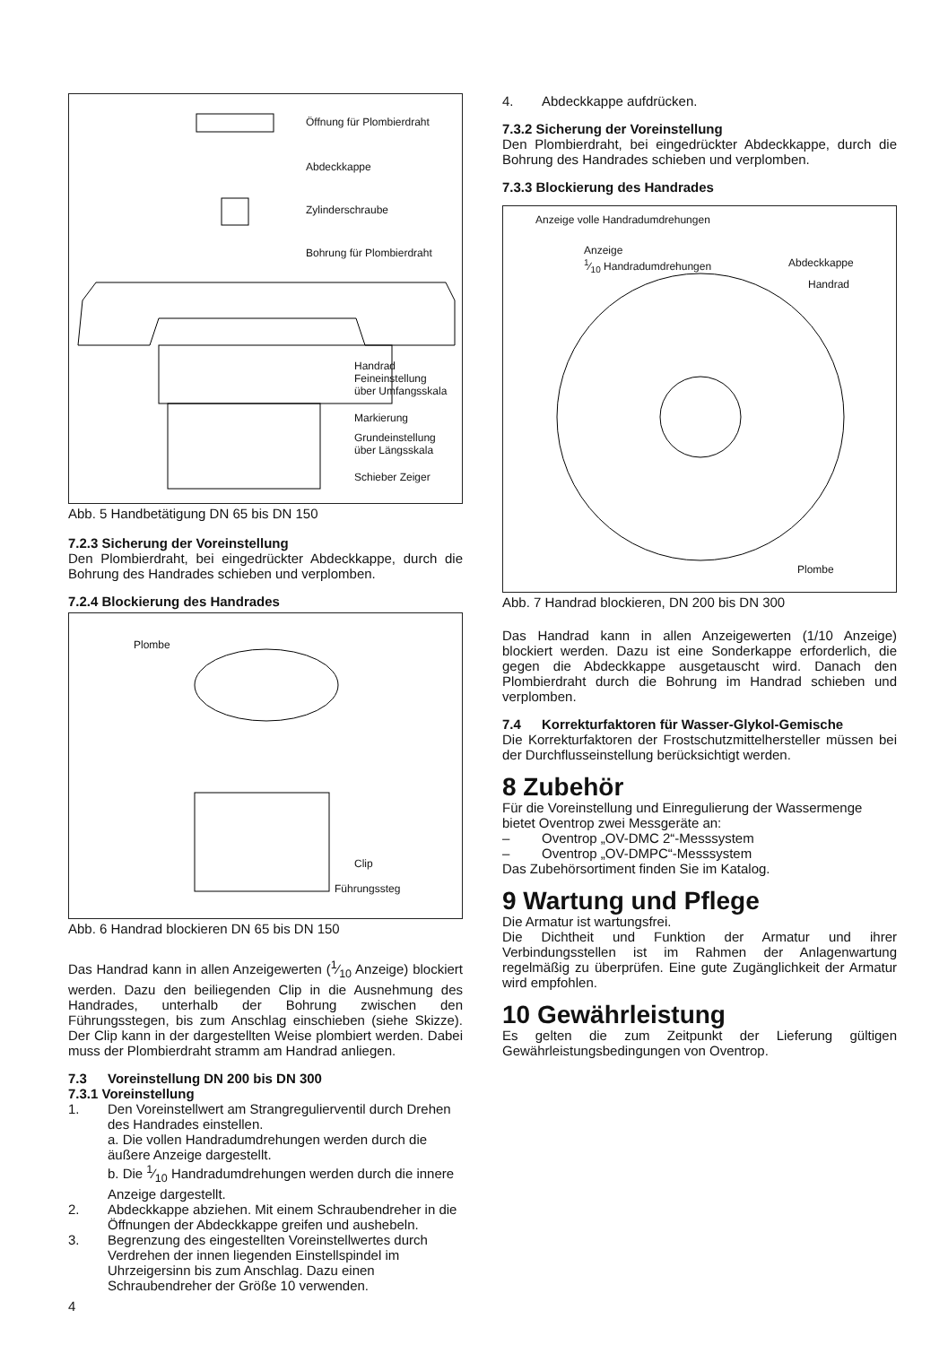Öffnung für Plombierdraht
Abdeckkappe
Zylinderschraube
Bohrung für Plombierdraht
Handrad
Feineinstellung
über Umfangsskala
Markierung
Grundeinstellung
über Längsskala
Schieber Zeiger
Abb. 5 Handbetätigung DN 65 bis DN 150
7.2.3 Sicherung der Voreinstellung
Den Plombierdraht, bei eingedrückter Abdeckkappe, durch die Bohrung des Handrades schieben und verplomben.
7.2.4 Blockierung des Handrades
Plombe
Clip
Führungssteg
Abb. 6 Handrad blockieren DN 65 bis DN 150
Das Handrad kann in allen Anzeigewerten (1⁄10 Anzeige) blockiert werden. Dazu den beiliegenden Clip in die Ausnehmung des Handrades, unterhalb der Bohrung zwischen den Führungsstegen, bis zum Anschlag einschieben (siehe Skizze). Der Clip kann in der dargestellten Weise plombiert werden. Dabei muss der Plombierdraht stramm am Handrad anliegen.
7.3 Voreinstellung DN 200 bis DN 300
7.3.1 Voreinstellung
1. Den Voreinstellwert am Strangregulierventil durch Drehen des Handrades einstellen.
a. Die vollen Handradumdrehungen werden durch die äußere Anzeige dargestellt.
b. Die 1⁄10 Handradumdrehungen werden durch die innere Anzeige dargestellt.
2. Abdeckkappe abziehen. Mit einem Schraubendreher in die Öffnungen der Abdeckkappe greifen und aushebeln.
3. Begrenzung des eingestellten Voreinstellwertes durch Verdrehen der innen liegenden Einstellspindel im Uhrzeigersinn bis zum Anschlag. Dazu einen Schraubendreher der Größe 10 verwenden.
4
4. Abdeckkappe aufdrücken.
7.3.2 Sicherung der Voreinstellung
Den Plombierdraht, bei eingedrückter Abdeckkappe, durch die Bohrung des Handrades schieben und verplomben.
7.3.3 Blockierung des Handrades
Anzeige volle Handradumdrehungen
Anzeige
1⁄10 Handradumdrehungen
Abdeckkappe
Handrad
Plombe
Abb. 7 Handrad blockieren, DN 200 bis DN 300
Das Handrad kann in allen Anzeigewerten (1/10 Anzeige) blockiert werden. Dazu ist eine Sonderkappe erforderlich, die gegen die Abdeckkappe ausgetauscht wird. Danach den Plombierdraht durch die Bohrung im Handrad schieben und verplomben.
7.4 Korrekturfaktoren für Wasser-Glykol-Gemische
Die Korrekturfaktoren der Frostschutzmittelhersteller müssen bei der Durchflusseinstellung berücksichtigt werden.
8 Zubehör
Für die Voreinstellung und Einregulierung der Wassermenge bietet Oventrop zwei Messgeräte an:
– Oventrop „OV-DMC 2“-Messsystem
– Oventrop „OV-DMPC“-Messsystem
Das Zubehörsortiment finden Sie im Katalog.
9 Wartung und Pflege
Die Armatur ist wartungsfrei.
Die Dichtheit und Funktion der Armatur und ihrer Verbindungsstellen ist im Rahmen der Anlagenwartung regelmäßig zu überprüfen. Eine gute Zugänglichkeit der Armatur wird empfohlen.
10 Gewährleistung
Es gelten die zum Zeitpunkt der Lieferung gültigen Gewährleistungsbedingungen von Oventrop.